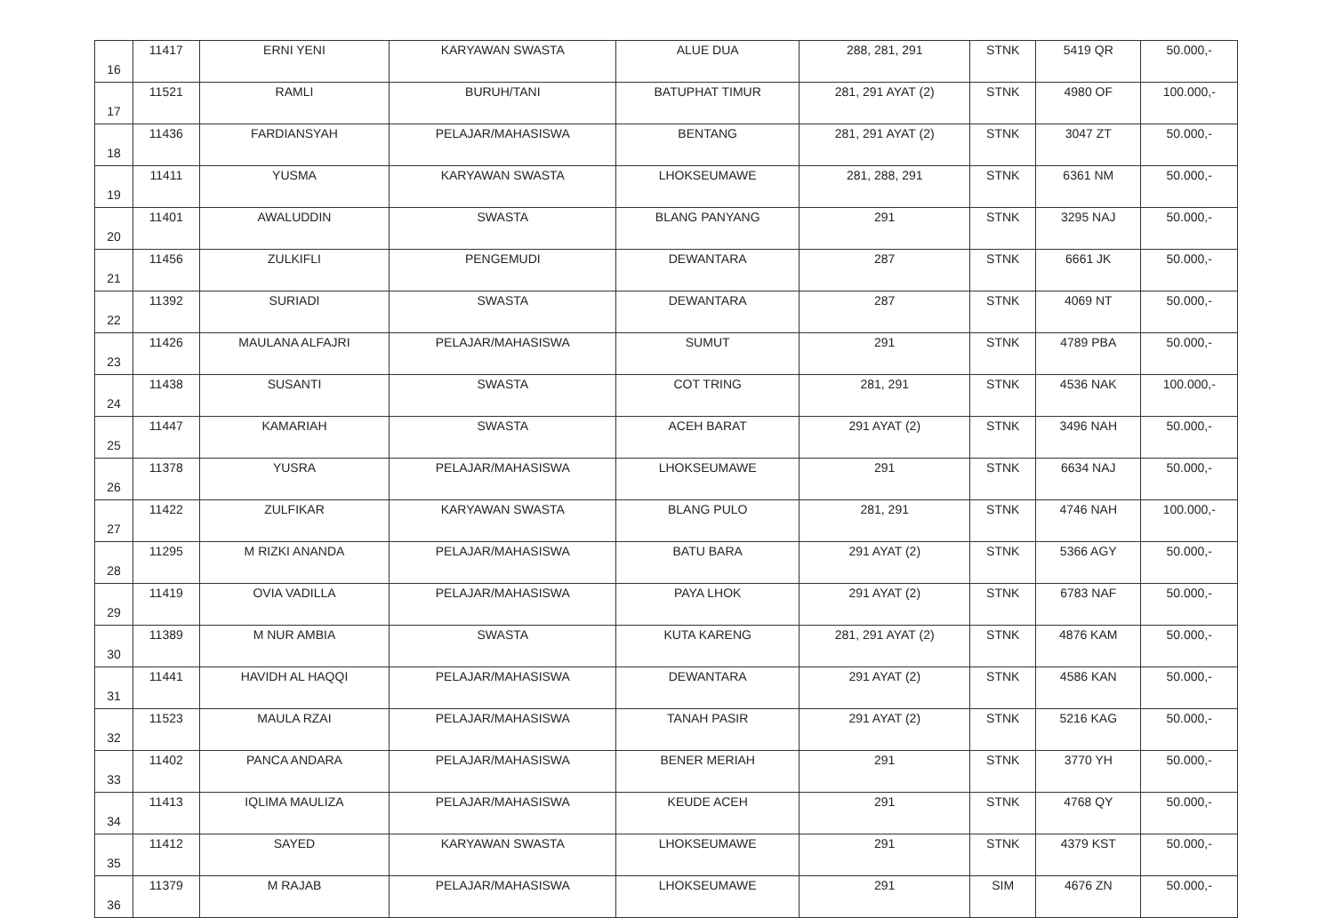| 16 | 11417 | ERNI YENI | KARYAWAN SWASTA | ALUE DUA | 288, 281, 291 | STNK | 5419 QR | 50.000,- |
| 17 | 11521 | RAMLI | BURUH/TANI | BATUPHAT TIMUR | 281, 291 AYAT (2) | STNK | 4980 OF | 100.000,- |
| 18 | 11436 | FARDIANSYAH | PELAJAR/MAHASISWA | BENTANG | 281, 291 AYAT (2) | STNK | 3047 ZT | 50.000,- |
| 19 | 11411 | YUSMA | KARYAWAN SWASTA | LHOKSEUMAWE | 281, 288, 291 | STNK | 6361 NM | 50.000,- |
| 20 | 11401 | AWALUDDIN | SWASTA | BLANG PANYANG | 291 | STNK | 3295 NAJ | 50.000,- |
| 21 | 11456 | ZULKIFLI | PENGEMUDI | DEWANTARA | 287 | STNK | 6661 JK | 50.000,- |
| 22 | 11392 | SURIADI | SWASTA | DEWANTARA | 287 | STNK | 4069 NT | 50.000,- |
| 23 | 11426 | MAULANA ALFAJRI | PELAJAR/MAHASISWA | SUMUT | 291 | STNK | 4789 PBA | 50.000,- |
| 24 | 11438 | SUSANTI | SWASTA | COT TRING | 281, 291 | STNK | 4536 NAK | 100.000,- |
| 25 | 11447 | KAMARIAH | SWASTA | ACEH BARAT | 291 AYAT (2) | STNK | 3496 NAH | 50.000,- |
| 26 | 11378 | YUSRA | PELAJAR/MAHASISWA | LHOKSEUMAWE | 291 | STNK | 6634 NAJ | 50.000,- |
| 27 | 11422 | ZULFIKAR | KARYAWAN SWASTA | BLANG PULO | 281, 291 | STNK | 4746 NAH | 100.000,- |
| 28 | 11295 | M RIZKI ANANDA | PELAJAR/MAHASISWA | BATU BARA | 291 AYAT (2) | STNK | 5366 AGY | 50.000,- |
| 29 | 11419 | OVIA VADILLA | PELAJAR/MAHASISWA | PAYA LHOK | 291 AYAT (2) | STNK | 6783 NAF | 50.000,- |
| 30 | 11389 | M NUR AMBIA | SWASTA | KUTA KARENG | 281, 291 AYAT (2) | STNK | 4876 KAM | 50.000,- |
| 31 | 11441 | HAVIDH AL HAQQI | PELAJAR/MAHASISWA | DEWANTARA | 291 AYAT (2) | STNK | 4586 KAN | 50.000,- |
| 32 | 11523 | MAULA RZAI | PELAJAR/MAHASISWA | TANAH PASIR | 291 AYAT (2) | STNK | 5216 KAG | 50.000,- |
| 33 | 11402 | PANCA ANDARA | PELAJAR/MAHASISWA | BENER MERIAH | 291 | STNK | 3770 YH | 50.000,- |
| 34 | 11413 | IQLIMA MAULIZA | PELAJAR/MAHASISWA | KEUDE ACEH | 291 | STNK | 4768 QY | 50.000,- |
| 35 | 11412 | SAYED | KARYAWAN SWASTA | LHOKSEUMAWE | 291 | STNK | 4379 KST | 50.000,- |
| 36 | 11379 | M RAJAB | PELAJAR/MAHASISWA | LHOKSEUMAWE | 291 | SIM | 4676 ZN | 50.000,- |